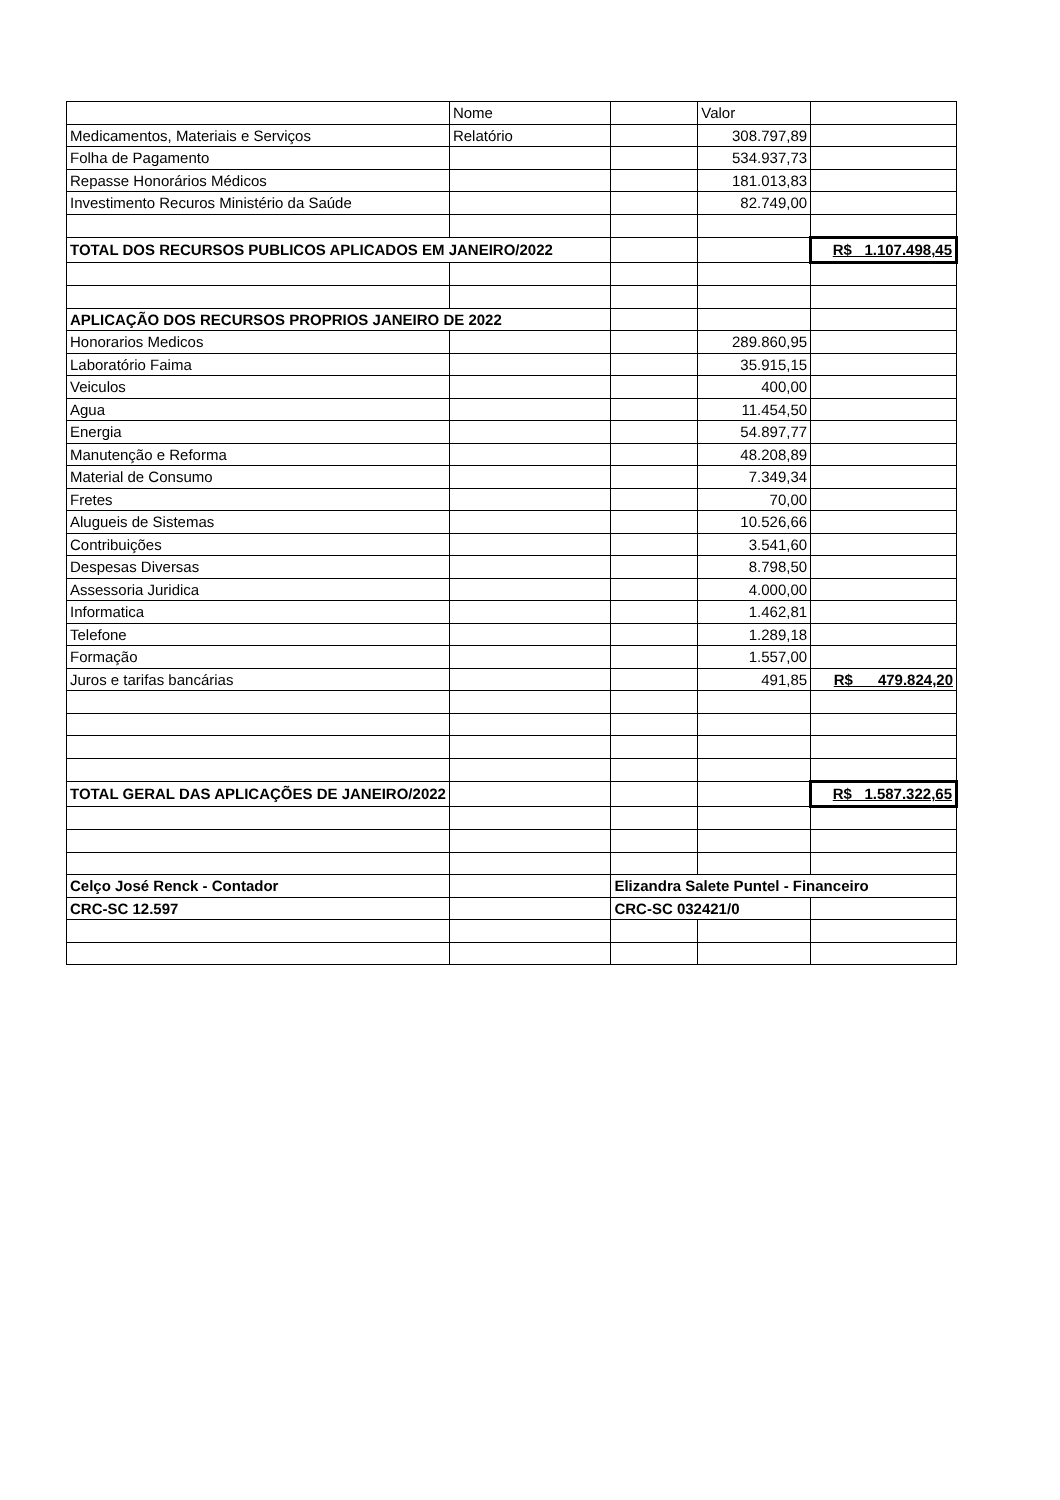| | Nome | | Valor | |
| Medicamentos, Materiais e Serviços | Relatório | | 308.797,89 | |
| Folha de Pagamento | | | 534.937,73 | |
| Repasse Honorários Médicos | | | 181.013,83 | |
| Investimento Recuros Ministério da Saúde | | | 82.749,00 | |
| TOTAL DOS RECURSOS PUBLICOS APLICADOS EM JANEIRO/2022 | | | | R$ 1.107.498,45 |
| APLICAÇÃO DOS RECURSOS PROPRIOS JANEIRO DE 2022 | | | | |
| Honorarios Medicos | | | 289.860,95 | |
| Laboratório Faima | | | 35.915,15 | |
| Veiculos | | | 400,00 | |
| Agua | | | 11.454,50 | |
| Energia | | | 54.897,77 | |
| Manutenção e Reforma | | | 48.208,89 | |
| Material de Consumo | | | 7.349,34 | |
| Fretes | | | 70,00 | |
| Alugueis de Sistemas | | | 10.526,66 | |
| Contribuições | | | 3.541,60 | |
| Despesas Diversas | | | 8.798,50 | |
| Assessoria Juridica | | | 4.000,00 | |
| Informatica | | | 1.462,81 | |
| Telefone | | | 1.289,18 | |
| Formação | | | 1.557,00 | |
| Juros e tarifas bancárias | | | 491,85 | R$ 479.824,20 |
| TOTAL GERAL DAS APLICAÇÕES DE JANEIRO/2022 | | | | R$ 1.587.322,65 |
| Celço José Renck - Contador | | Elizandra Salete Puntel - Financeiro | | |
| CRC-SC 12.597 | | CRC-SC 032421/0 | | |